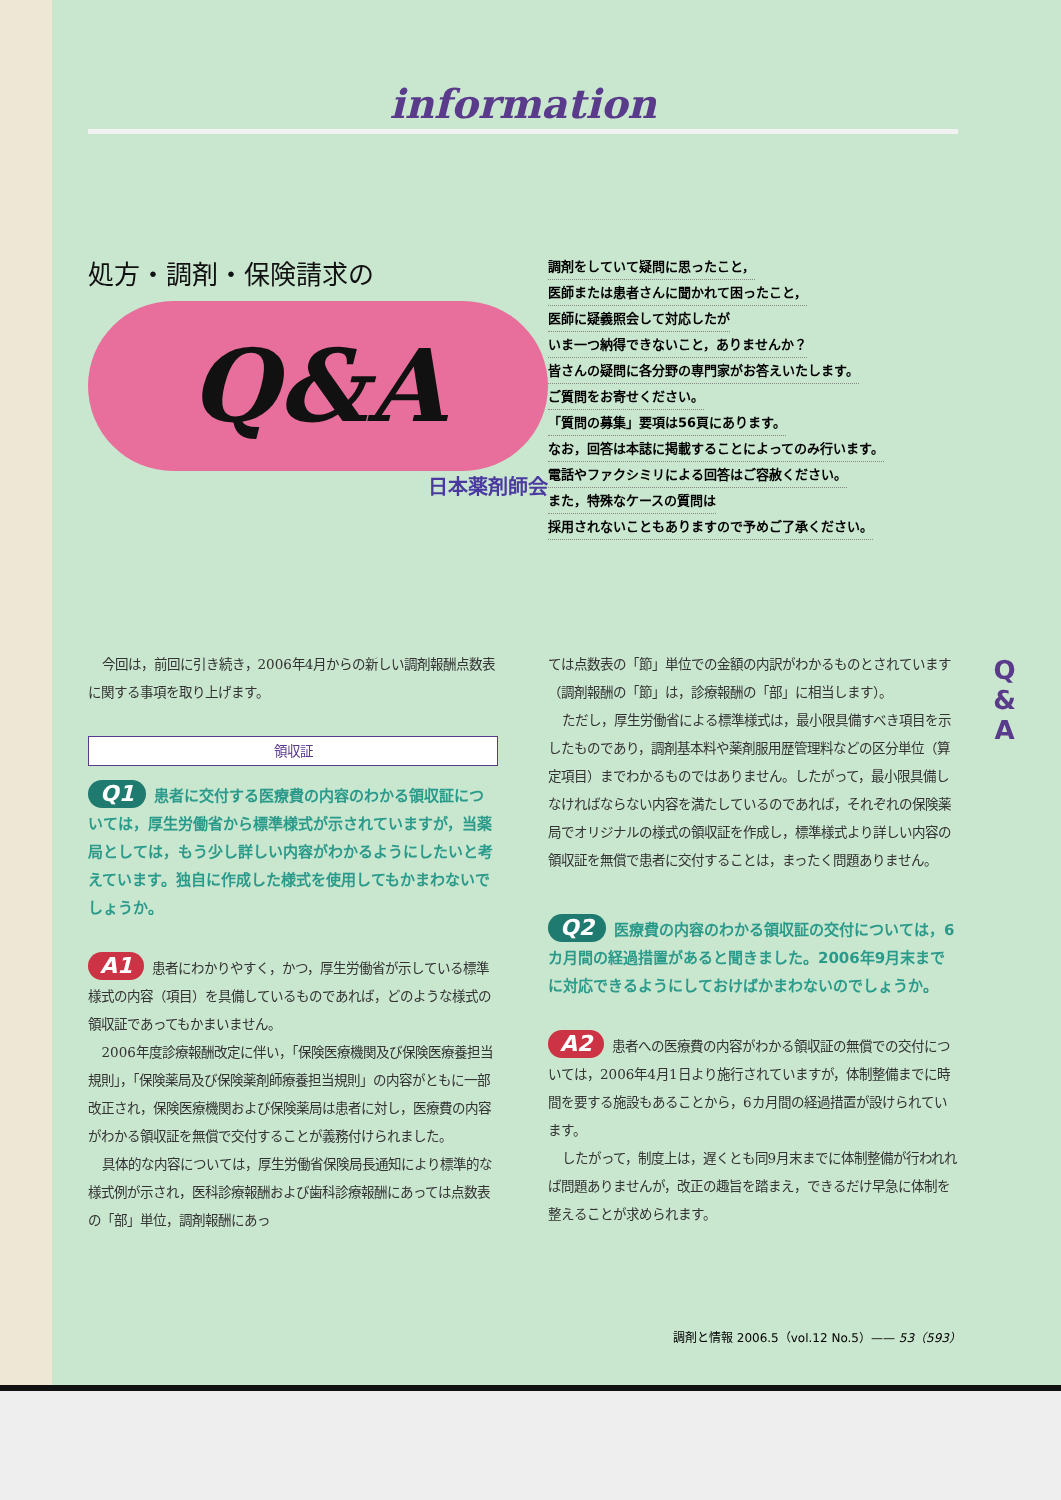information
処方・調剤・保険請求の
Q&A
日本薬剤師会
調剤をしていて疑問に思ったこと，
医師または患者さんに聞かれて困ったこと，
医師に疑義照会して対応したが
いま一つ納得できないこと，ありませんか？
皆さんの疑問に各分野の専門家がお答えいたします。
ご質問をお寄せください。
「質問の募集」要項は56頁にあります。
なお，回答は本誌に掲載することによってのみ行います。
電話やファクシミリによる回答はご容赦ください。
また，特殊なケースの質問は
採用されないこともありますので予めご了承ください。
今回は，前回に引き続き，2006年4月からの新しい調剤報酬点数表に関する事項を取り上げます。
領収証
Q1 患者に交付する医療費の内容のわかる領収証については，厚生労働省から標準様式が示されていますが，当薬局としては，もう少し詳しい内容がわかるようにしたいと考えています。独自に作成した様式を使用してもかまわないでしょうか。
A1 患者にわかりやすく，かつ，厚生労働省が示している標準様式の内容（項目）を具備しているものであれば，どのような様式の領収証であってもかまいません。
2006年度診療報酬改定に伴い，「保険医療機関及び保険医療養担当規則」，「保険薬局及び保険薬剤師療養担当規則」の内容がともに一部改正され，保険医療機関および保険薬局は患者に対し，医療費の内容がわかる領収証を無償で交付することが義務付けられました。
具体的な内容については，厚生労働省保険局長通知により標準的な様式例が示され，医科診療報酬および歯科診療報酬にあっては点数表の「部」単位，調剤報酬にあっ
ては点数表の「節」単位での金額の内訳がわかるものとされています（調剤報酬の「節」は，診療報酬の「部」に相当します）。
ただし，厚生労働省による標準様式は，最小限具備すべき項目を示したものであり，調剤基本料や薬剤服用歴管理料などの区分単位（算定項目）までわかるものではありません。したがって，最小限具備しなければならない内容を満たしているのであれば，それぞれの保険薬局でオリジナルの様式の領収証を作成し，標準様式より詳しい内容の領収証を無償で患者に交付することは，まったく問題ありません。
Q2 医療費の内容のわかる領収証の交付については，6カ月間の経過措置があると聞きました。2006年9月末までに対応できるようにしておけばかまわないのでしょうか。
A2 患者への医療費の内容がわかる領収証の無償での交付については，2006年4月1日より施行されていますが，体制整備までに時間を要する施設もあることから，6カ月間の経過措置が設けられています。
したがって，制度上は，遅くとも同9月末までに体制整備が行われれば問題ありませんが，改正の趣旨を踏まえ，できるだけ早急に体制を整えることが求められます。
Q
&
A
調剤と情報 2006.5（vol.12 No.5）—— 53（593）